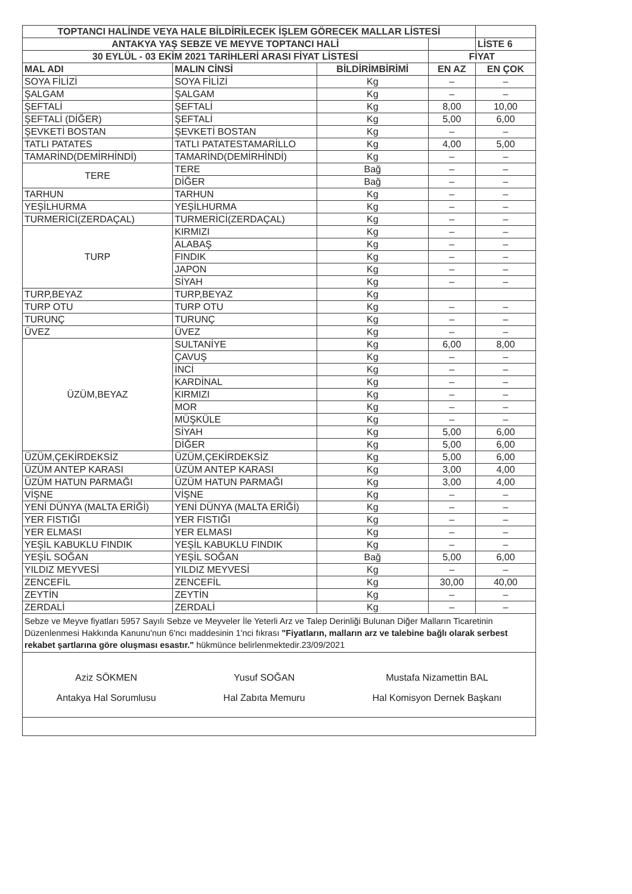| TOPTANCI HALİNDE VEYA HALE BİLDİRİLECEK İŞLEM GÖRECEK MALLAR LİSTESİ | | | | |
| --- | --- | --- | --- | --- |
| ANTAKYA YAŞ SEBZE VE MEYVE TOPTANCI HALİ | | | | LİSTE 6 |
| 30 EYLÜL - 03 EKİM 2021 TARİHLERİ ARASI FİYAT LİSTESİ | | | FİYAT | |
| MAL ADI | MALIN CİNSİ | BİLDİRİMBİRİMİ | EN AZ | EN ÇOK |
| SOYA FİLİZİ | SOYA FİLİZİ | Kg | – | – |
| ŞALGAM | ŞALGAM | Kg | – | – |
| ŞEFTALİ | ŞEFTALİ | Kg | 8,00 | 10,00 |
| ŞEFTALİ (DİĞER) | ŞEFTALİ | Kg | 5,00 | 6,00 |
| ŞEVKETİ BOSTAN | ŞEVKETİ BOSTAN | Kg | – | – |
| TATLI PATATES | TATLI PATATESTAMARİLLO | Kg | 4,00 | 5,00 |
| TAMARİND(DEMİRHİNDİ) | TAMARİND(DEMİRHİNDİ) | Kg | – | – |
| TERE | TERE | Bağ | – | – |
| | DİĞER | Bağ | – | – |
| TARHUN | TARHUN | Kg | – | – |
| YEŞİLHURMA | YEŞİLHURMA | Kg | – | – |
| TURMERİCİ(ZERDAÇAL) | TURMERİCİ(ZERDAÇAL) | Kg | – | – |
| TURP | KIRMIZI | Kg | – | – |
| | ALABAŞ | Kg | – | – |
| | FINDIK | Kg | – | – |
| | JAPON | Kg | – | – |
| | SİYAH | Kg | – | – |
| TURP,BEYAZ | TURP,BEYAZ | Kg | | |
| TURP OTU | TURP OTU | Kg | – | – |
| TURUNÇ | TURUNÇ | Kg | – | – |
| ÜVEZ | ÜVEZ | Kg | – | – |
| ÜZÜM,BEYAZ | SULTANİYE | Kg | 6,00 | 8,00 |
| | ÇAVUŞ | Kg | – | – |
| | İNCİ | Kg | – | – |
| | KARDİNAL | Kg | – | – |
| | KIRMIZI | Kg | – | – |
| | MOR | Kg | – | – |
| | MÜŞKÜLE | Kg | – | – |
| | SİYAH | Kg | 5,00 | 6,00 |
| | DİĞER | Kg | 5,00 | 6,00 |
| ÜZÜM,ÇEKİRDEKSİZ | ÜZÜM,ÇEKİRDEKSİZ | Kg | 5,00 | 6,00 |
| ÜZÜM ANTEP KARASI | ÜZÜM ANTEP KARASI | Kg | 3,00 | 4,00 |
| ÜZÜM HATUN PARMAĞI | ÜZÜM HATUN PARMAĞI | Kg | 3,00 | 4,00 |
| VİŞNE | VİŞNE | Kg | – | – |
| YENİ DÜNYA (MALTA ERİĞİ) | YENİ DÜNYA (MALTA ERİĞİ) | Kg | – | – |
| YER FISTIĞI | YER FISTIĞI | Kg | – | – |
| YER ELMASI | YER ELMASI | Kg | – | – |
| YEŞİL KABUKLU FINDIK | YEŞİL KABUKLU FINDIK | Kg | – | – |
| YEŞİL SOĞAN | YEŞİL SOĞAN | Bağ | 5,00 | 6,00 |
| YILDIZ MEYVESİ | YILDIZ MEYVESİ | Kg | – | – |
| ZENCEFİL | ZENCEFİL | Kg | 30,00 | 40,00 |
| ZEYTİN | ZEYTİN | Kg | – | – |
| ZERDALİ | ZERDALİ | Kg | – | – |
Sebze ve Meyve fiyatları 5957 Sayılı Sebze ve Meyveler İle Yeterli Arz ve Talep Derinliği Bulunan Diğer Malların Ticaretinin Düzenlenmesi Hakkında Kanunu'nun 6'ncı maddesinin 1'nci fıkrası "Fiyatların, malların arz ve talebine bağlı olarak serbest rekabet şartlarına göre oluşması esastır." hükmünce belirlenmektedir.23/09/2021
Aziz SÖKMEN
Antakya Hal Sorumlusu
Yusuf SOĞAN
Hal Zabıta Memuru
Mustafa Nizamettin BAL
Hal Komisyon Dernek Başkanı